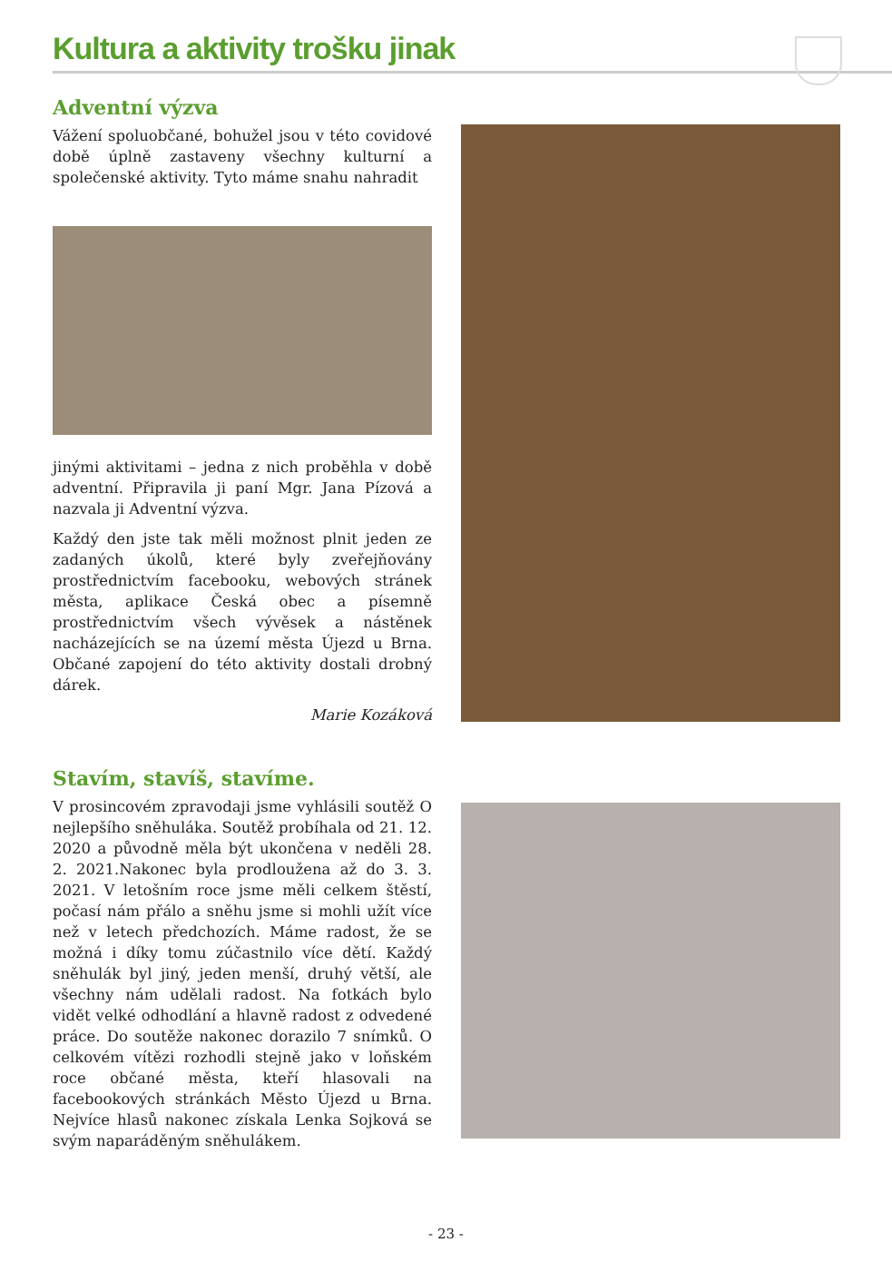Kultura a aktivity trošku jinak
Adventní výzva
Vážení spoluobčané, bohužel jsou v této covidové době úplně zastaveny všechny kulturní a společenské aktivity. Tyto máme snahu nahradit
jinými aktivitami – jedna z nich proběhla v době adventní. Připravila ji paní Mgr. Jana Pízová a nazvala ji Adventní výzva.
Každý den jste tak měli možnost plnit jeden ze zadaných úkolů, které byly zveřejňovány prostřednictvím facebooku, webových stránek města, aplikace Česká obec a písemně prostřednictvím všech vývěsek a nástěnek nacházejících se na území města Újezd u Brna. Občané zapojení do této aktivity dostali drobný dárek.
Marie Kozáková
Stavím, stavíš, stavíme.
V prosincovém zpravodaji jsme vyhlásili soutěž O nejlepšího sněhuláka. Soutěž probíhala od 21. 12. 2020 a původně měla být ukončena v neděli 28. 2. 2021.Nakonec byla prodloužena až do 3. 3. 2021. V letošním roce jsme měli celkem štěstí, počasí nám přálo a sněhu jsme si mohli užít více než v letech předchozích. Máme radost, že se možná i díky tomu zúčastnilo více dětí. Každý sněhulák byl jiný, jeden menší, druhý větší, ale všechny nám udělali radost. Na fotkách bylo vidět velké odhodlání a hlavně radost z odvedené práce. Do soutěže nakonec dorazilo 7 snímků. O celkovém vítězi rozhodli stejně jako v loňském roce občané města, kteří hlasovali na facebookových stránkách Město Újezd u Brna. Nejvíce hlasů nakonec získala Lenka Sojková se svým naparáděným sněhulákem.
- 23 -